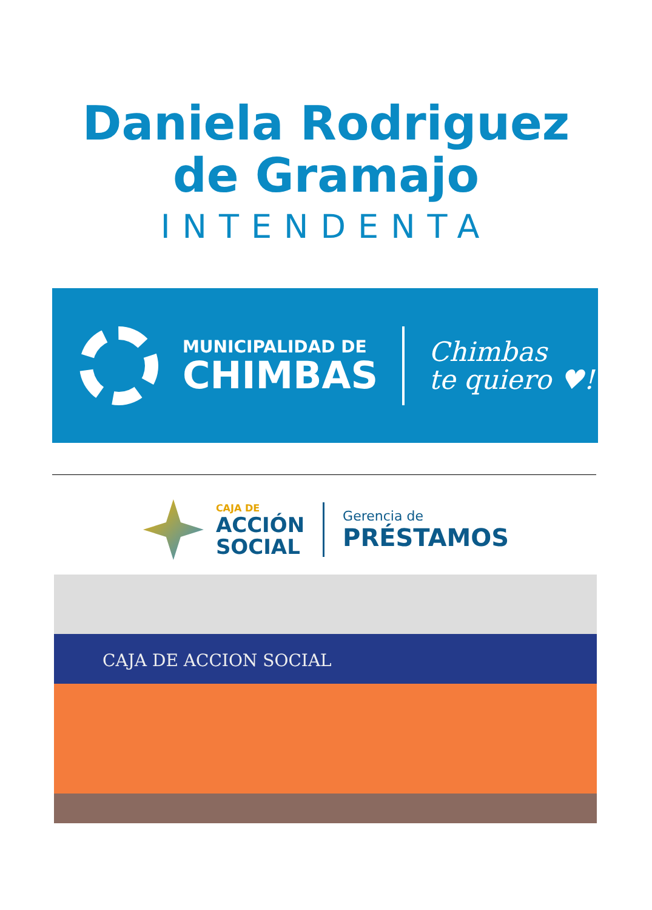Daniela Rodriguez
de Gramajo
INTENDENTA
MUNICIPALIDAD DE
CHIMBAS
Chimbas
te quiero ♥!
CAJA DE
ACCIÓN
SOCIAL
Gerencia de
PRÉSTAMOS
CAJA DE ACCION SOCIAL